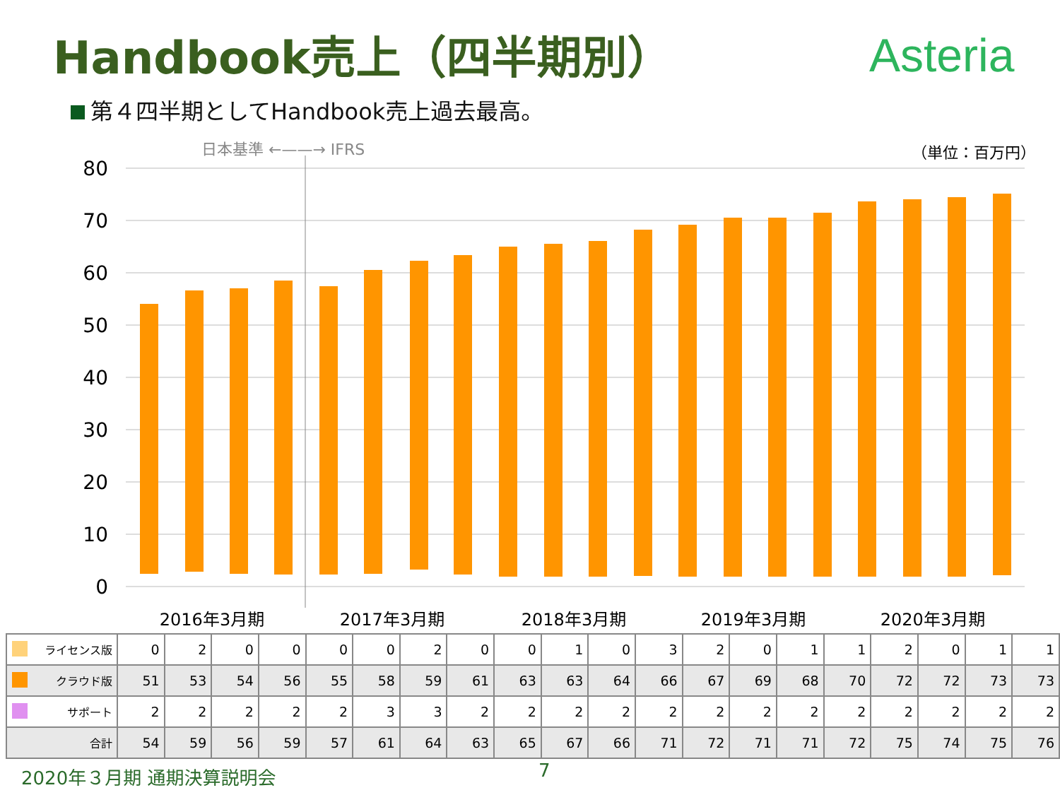Handbook売上（四半期別） Asteria
第４四半期としてHandbook売上過去最高。
日本基準 ←——→ IFRS （単位：百万円）
80
70
60
50
40
30
20
10
0
2016年3月期
2017年3月期
2018年3月期
2019年3月期
2020年3月期
| ライセンス版 | 0 | 2 | 0 | 0 | 0 | 0 | 2 | 0 | 0 | 1 | 0 | 3 | 2 | 0 | 1 | 1 | 2 | 0 | 1 | 1 |
| クラウド版 | 51 | 53 | 54 | 56 | 55 | 58 | 59 | 61 | 63 | 63 | 64 | 66 | 67 | 69 | 68 | 70 | 72 | 72 | 73 | 73 |
| サポート | 2 | 2 | 2 | 2 | 2 | 3 | 3 | 2 | 2 | 2 | 2 | 2 | 2 | 2 | 2 | 2 | 2 | 2 | 2 | 2 |
| 合計 | 54 | 59 | 56 | 59 | 57 | 61 | 64 | 63 | 65 | 67 | 66 | 71 | 72 | 71 | 71 | 72 | 75 | 74 | 75 | 76 |
2020年３月期 通期決算説明会 7